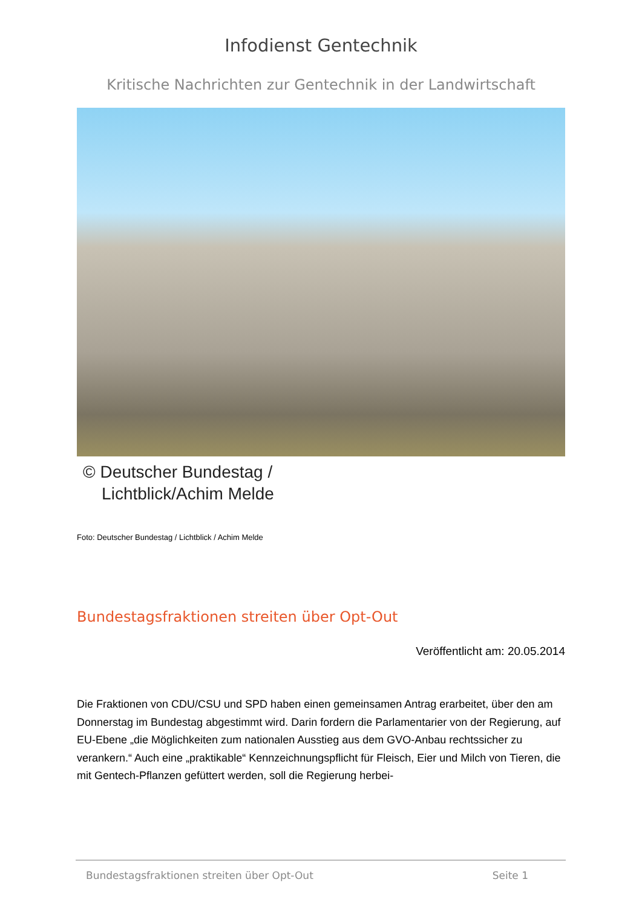Infodienst Gentechnik
Kritische Nachrichten zur Gentechnik in der Landwirtschaft
© Deutscher Bundestag /
Lichtblick/Achim Melde
Foto: Deutscher Bundestag / Lichtblick / Achim Melde
Bundestagsfraktionen streiten über Opt-Out
Veröffentlicht am: 20.05.2014
Die Fraktionen von CDU/CSU und SPD haben einen gemeinsamen Antrag erarbeitet, über den am Donnerstag im Bundestag abgestimmt wird. Darin fordern die Parlamentarier von der Regierung, auf EU-Ebene „die Möglichkeiten zum nationalen Ausstieg aus dem GVO-Anbau rechtssicher zu verankern.“ Auch eine „praktikable“ Kennzeichnungspflicht für Fleisch, Eier und Milch von Tieren, die mit Gentech-Pflanzen gefüttert werden, soll die Regierung herbei-
Bundestagsfraktionen streiten über Opt-Out Seite 1